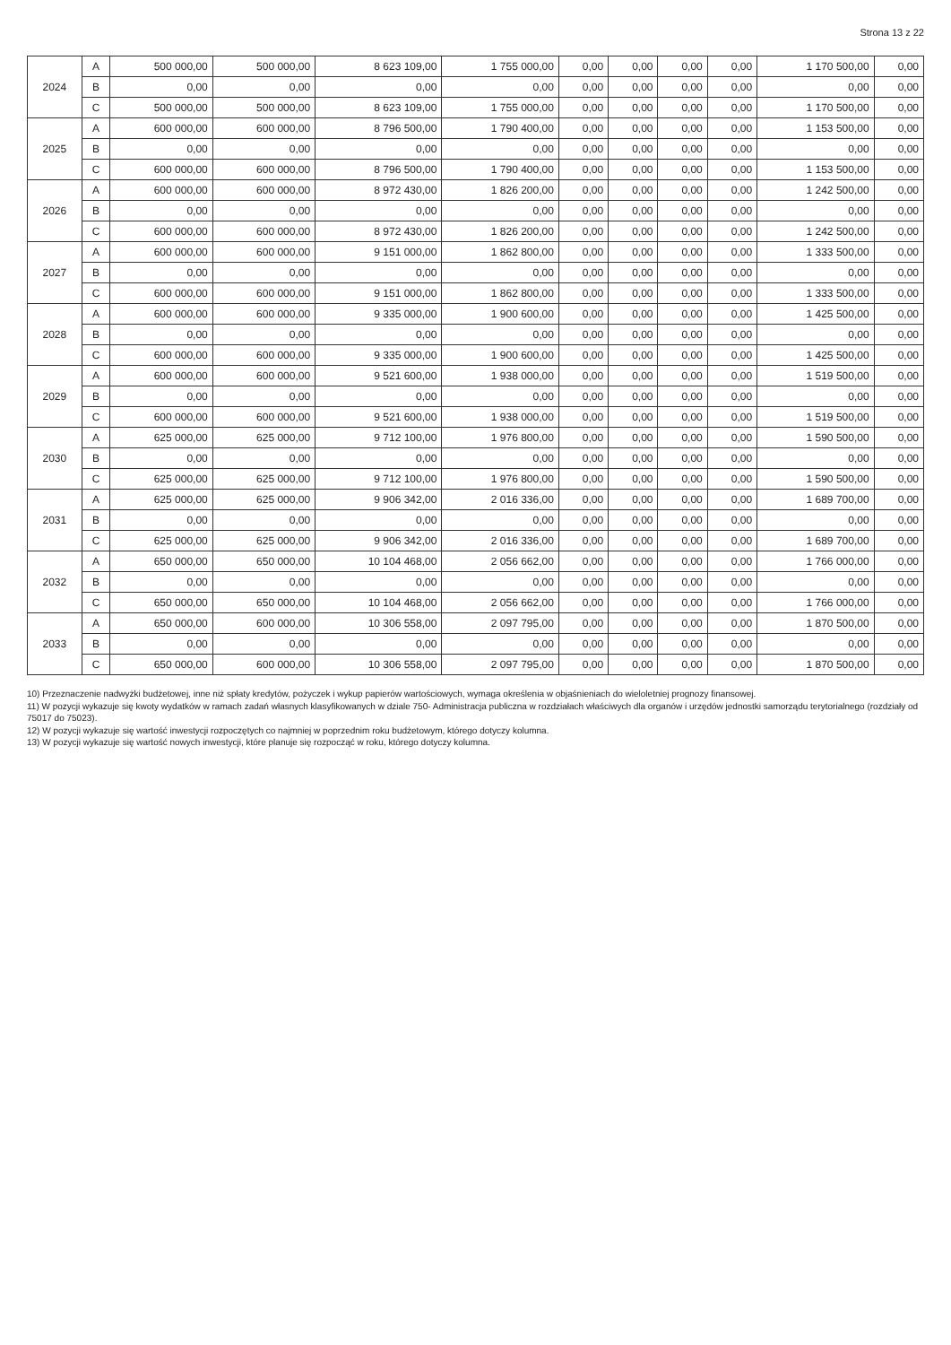Strona 13 z 22
| 2024 | A | 500 000,00 | 500 000,00 | 8 623 109,00 | 1 755 000,00 | 0,00 | 0,00 | 0,00 | 0,00 | 1 170 500,00 | 0,00 |
| | B | 0,00 | 0,00 | 0,00 | 0,00 | 0,00 | 0,00 | 0,00 | 0,00 | 0,00 | 0,00 |
| | C | 500 000,00 | 500 000,00 | 8 623 109,00 | 1 755 000,00 | 0,00 | 0,00 | 0,00 | 0,00 | 1 170 500,00 | 0,00 |
| 2025 | A | 600 000,00 | 600 000,00 | 8 796 500,00 | 1 790 400,00 | 0,00 | 0,00 | 0,00 | 0,00 | 1 153 500,00 | 0,00 |
| | B | 0,00 | 0,00 | 0,00 | 0,00 | 0,00 | 0,00 | 0,00 | 0,00 | 0,00 | 0,00 |
| | C | 600 000,00 | 600 000,00 | 8 796 500,00 | 1 790 400,00 | 0,00 | 0,00 | 0,00 | 0,00 | 1 153 500,00 | 0,00 |
| 2026 | A | 600 000,00 | 600 000,00 | 8 972 430,00 | 1 826 200,00 | 0,00 | 0,00 | 0,00 | 0,00 | 1 242 500,00 | 0,00 |
| | B | 0,00 | 0,00 | 0,00 | 0,00 | 0,00 | 0,00 | 0,00 | 0,00 | 0,00 | 0,00 |
| | C | 600 000,00 | 600 000,00 | 8 972 430,00 | 1 826 200,00 | 0,00 | 0,00 | 0,00 | 0,00 | 1 242 500,00 | 0,00 |
| 2027 | A | 600 000,00 | 600 000,00 | 9 151 000,00 | 1 862 800,00 | 0,00 | 0,00 | 0,00 | 0,00 | 1 333 500,00 | 0,00 |
| | B | 0,00 | 0,00 | 0,00 | 0,00 | 0,00 | 0,00 | 0,00 | 0,00 | 0,00 | 0,00 |
| | C | 600 000,00 | 600 000,00 | 9 151 000,00 | 1 862 800,00 | 0,00 | 0,00 | 0,00 | 0,00 | 1 333 500,00 | 0,00 |
| 2028 | A | 600 000,00 | 600 000,00 | 9 335 000,00 | 1 900 600,00 | 0,00 | 0,00 | 0,00 | 0,00 | 1 425 500,00 | 0,00 |
| | B | 0,00 | 0,00 | 0,00 | 0,00 | 0,00 | 0,00 | 0,00 | 0,00 | 0,00 | 0,00 |
| | C | 600 000,00 | 600 000,00 | 9 335 000,00 | 1 900 600,00 | 0,00 | 0,00 | 0,00 | 0,00 | 1 425 500,00 | 0,00 |
| 2029 | A | 600 000,00 | 600 000,00 | 9 521 600,00 | 1 938 000,00 | 0,00 | 0,00 | 0,00 | 0,00 | 1 519 500,00 | 0,00 |
| | B | 0,00 | 0,00 | 0,00 | 0,00 | 0,00 | 0,00 | 0,00 | 0,00 | 0,00 | 0,00 |
| | C | 600 000,00 | 600 000,00 | 9 521 600,00 | 1 938 000,00 | 0,00 | 0,00 | 0,00 | 0,00 | 1 519 500,00 | 0,00 |
| 2030 | A | 625 000,00 | 625 000,00 | 9 712 100,00 | 1 976 800,00 | 0,00 | 0,00 | 0,00 | 0,00 | 1 590 500,00 | 0,00 |
| | B | 0,00 | 0,00 | 0,00 | 0,00 | 0,00 | 0,00 | 0,00 | 0,00 | 0,00 | 0,00 |
| | C | 625 000,00 | 625 000,00 | 9 712 100,00 | 1 976 800,00 | 0,00 | 0,00 | 0,00 | 0,00 | 1 590 500,00 | 0,00 |
| 2031 | A | 625 000,00 | 625 000,00 | 9 906 342,00 | 2 016 336,00 | 0,00 | 0,00 | 0,00 | 0,00 | 1 689 700,00 | 0,00 |
| | B | 0,00 | 0,00 | 0,00 | 0,00 | 0,00 | 0,00 | 0,00 | 0,00 | 0,00 | 0,00 |
| | C | 625 000,00 | 625 000,00 | 9 906 342,00 | 2 016 336,00 | 0,00 | 0,00 | 0,00 | 0,00 | 1 689 700,00 | 0,00 |
| 2032 | A | 650 000,00 | 650 000,00 | 10 104 468,00 | 2 056 662,00 | 0,00 | 0,00 | 0,00 | 0,00 | 1 766 000,00 | 0,00 |
| | B | 0,00 | 0,00 | 0,00 | 0,00 | 0,00 | 0,00 | 0,00 | 0,00 | 0,00 | 0,00 |
| | C | 650 000,00 | 650 000,00 | 10 104 468,00 | 2 056 662,00 | 0,00 | 0,00 | 0,00 | 0,00 | 1 766 000,00 | 0,00 |
| 2033 | A | 650 000,00 | 600 000,00 | 10 306 558,00 | 2 097 795,00 | 0,00 | 0,00 | 0,00 | 0,00 | 1 870 500,00 | 0,00 |
| | B | 0,00 | 0,00 | 0,00 | 0,00 | 0,00 | 0,00 | 0,00 | 0,00 | 0,00 | 0,00 |
| | C | 650 000,00 | 600 000,00 | 10 306 558,00 | 2 097 795,00 | 0,00 | 0,00 | 0,00 | 0,00 | 1 870 500,00 | 0,00 |
10) Przeznaczenie nadwyżki budżetowej, inne niż spłaty kredytów, pożyczek i wykup papierów wartościowych, wymaga określenia w objaśnieniach do wieloletniej prognozy finansowej.
11) W pozycji wykazuje się kwoty wydatków w ramach zadań własnych klasyfikowanych w dziale 750- Administracja publiczna w rozdziałach właściwych dla organów i urzędów jednostki samorządu terytorialnego (rozdziały od 75017 do 75023).
12) W pozycji wykazuje się wartość inwestycji rozpoczętych co najmniej w poprzednim roku budżetowym, którego dotyczy kolumna.
13) W pozycji wykazuje się wartość nowych inwestycji, które planuje się rozpocząć w roku, którego dotyczy kolumna.